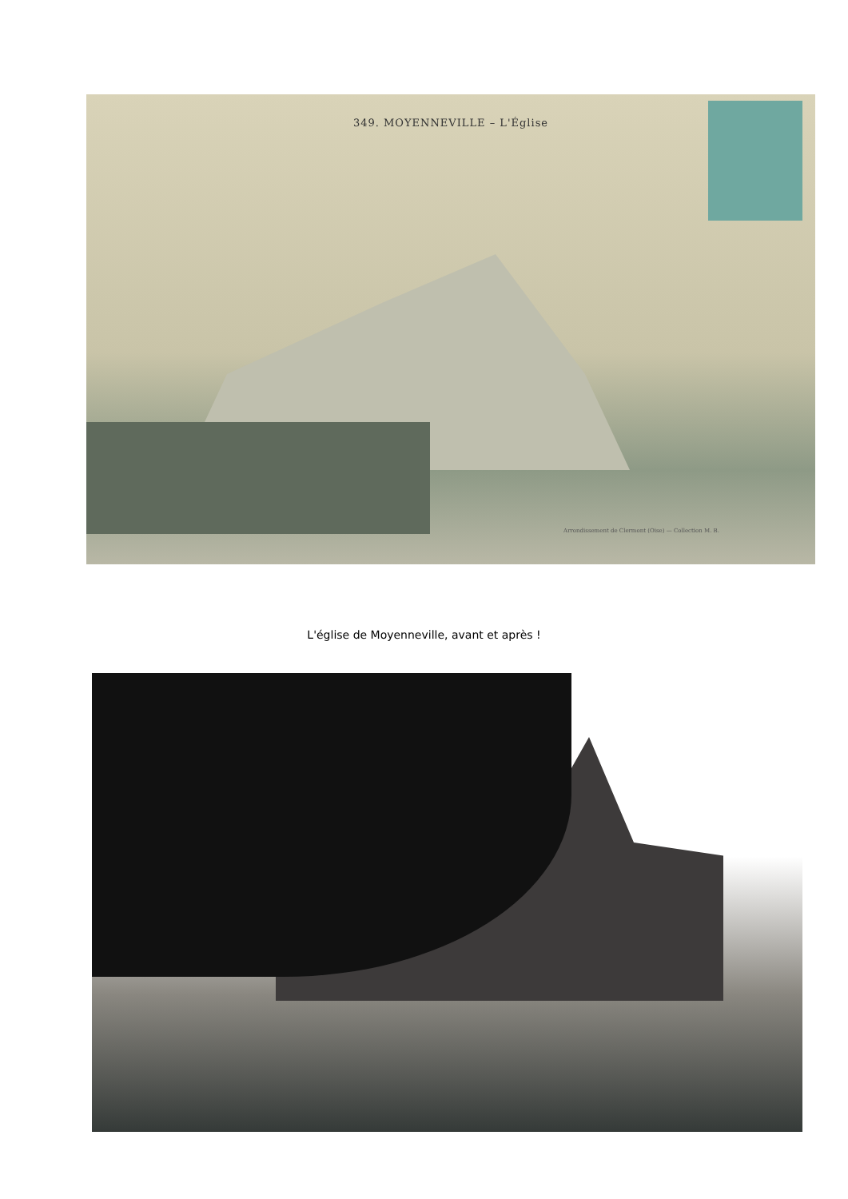349. MOYENNEVILLE – L'Église
Arrondissement de Clermont (Oise) — Collection M. B.
L'église de Moyenneville, avant et après !